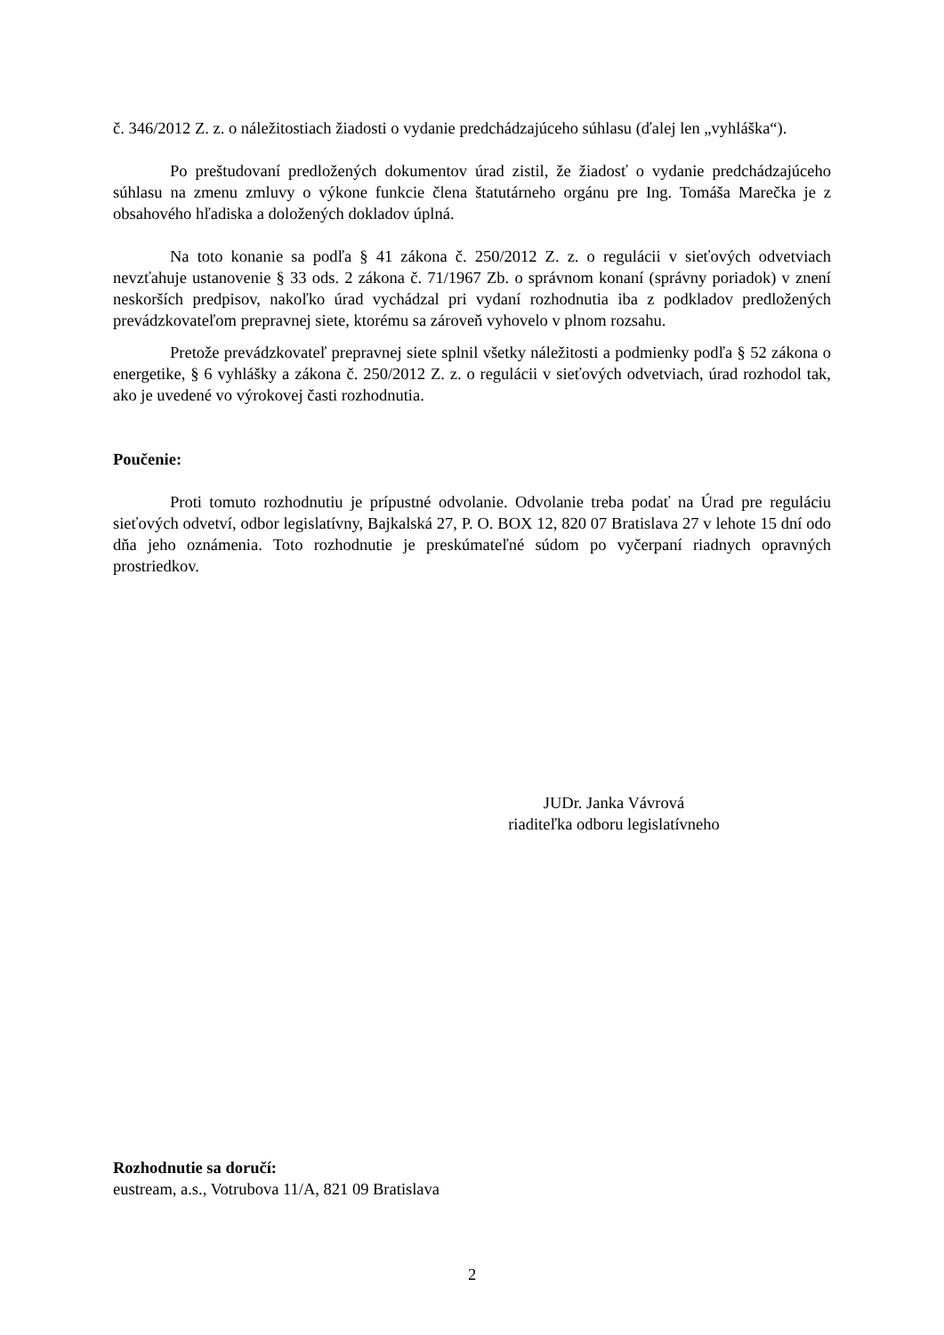č. 346/2012 Z. z. o náležitostiach žiadosti o vydanie predchádzajúceho súhlasu (ďalej len „vyhláška“).
Po preštudovaní predložených dokumentov úrad zistil, že žiadosť o vydanie predchádzajúceho súhlasu na zmenu zmluvy o výkone funkcie člena štatutárneho orgánu pre Ing. Tomáša Marečka je z obsahového hľadiska a doložených dokladov úplná.
Na toto konanie sa podľa § 41 zákona č. 250/2012 Z. z. o regulácii v sieťových odvetviach nevzťahuje ustanovenie § 33 ods. 2 zákona č. 71/1967 Zb. o správnom konaní (správny poriadok) v znení neskorších predpisov, nakoľko úrad vychádzal pri vydaní rozhodnutia iba z podkladov predložených prevádzkovateľom prepravnej siete, ktorému sa zároveň vyhovelo v plnom rozsahu.
Pretože prevádzkovateľ prepravnej siete splnil všetky náležitosti a podmienky podľa § 52 zákona o energetike, § 6 vyhlášky a zákona č. 250/2012 Z. z. o regulácii v sieťových odvetviach, úrad rozhodol tak, ako je uvedené vo výrokovej časti rozhodnutia.
Poučenie:
Proti tomuto rozhodnutiu je prípustné odvolanie. Odvolanie treba podať na Úrad pre reguláciu sieťových odvetví, odbor legislatívny, Bajkalská 27, P. O. BOX 12, 820 07 Bratislava 27 v lehote 15 dní odo dňa jeho oznámenia. Toto rozhodnutie je preskúmateľné súdom po vyčerpaní riadnych opravných prostriedkov.
JUDr. Janka Vávrová
riaditeľka odboru legislatívneho
Rozhodnutie sa doručí:
eustream, a.s., Votrubova 11/A, 821 09 Bratislava
2